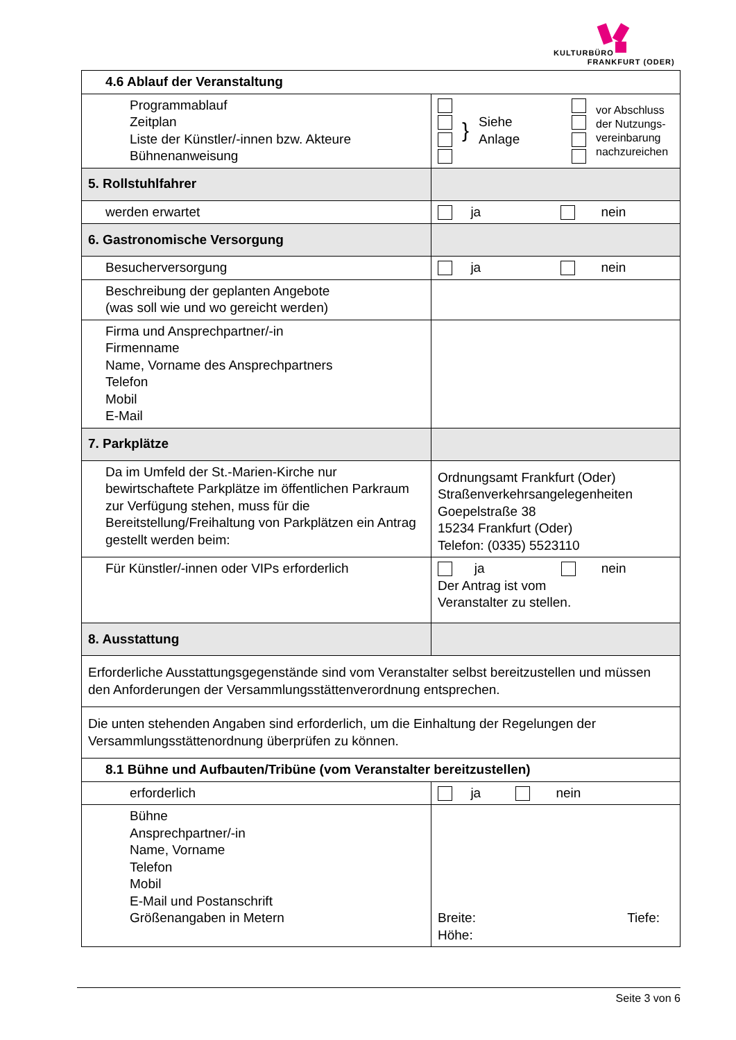KULTURBÜRO
FRANKFURT (ODER)
| 4.6 Ablauf der Veranstaltung | |
| Programmablauf Zeitplan Liste der Künstler/-innen bzw. Akteure Bühnenanweisung | } Siehe Anlage vor Abschluss der Nutzungs- vereinbarung nachzureichen |
| 5. Rollstuhlfahrer | |
| werden erwartet | ja nein |
| 6. Gastronomische Versorgung | |
| Besucherversorgung | ja nein |
| Beschreibung der geplanten Angebote (was soll wie und wo gereicht werden) | |
| Firma und Ansprechpartner/-in Firmenname Name, Vorname des Ansprechpartners Telefon Mobil E-Mail | |
| 7. Parkplätze | |
| Da im Umfeld der St.-Marien-Kirche nur bewirtschaftete Parkplätze im öffentlichen Parkraum zur Verfügung stehen, muss für die Bereitstellung/Freihaltung von Parkplätzen ein Antrag gestellt werden beim: | Ordnungsamt Frankfurt (Oder) Straßenverkehrsangelegenheiten Goepelstraße 38 15234 Frankfurt (Oder) Telefon: (0335) 5523110 |
| Für Künstler/-innen oder VIPs erforderlich | ja nein Der Antrag ist vom Veranstalter zu stellen. |
| 8. Ausstattung | |
| Erforderliche Ausstattungsgegenstände sind vom Veranstalter selbst bereitzustellen und müssen den Anforderungen der Versammlungsstättenverordnung entsprechen. | |
| Die unten stehenden Angaben sind erforderlich, um die Einhaltung der Regelungen der Versammlungsstättenordnung überprüfen zu können. | |
| 8.1 Bühne und Aufbauten/Tribüne (vom Veranstalter bereitzustellen) | |
| erforderlich | ja nein |
| Bühne Ansprechpartner/-in Name, Vorname Telefon Mobil E-Mail und Postanschrift Größenangaben in Metern | Breite: Tiefe: Höhe: |
Seite 3 von 6